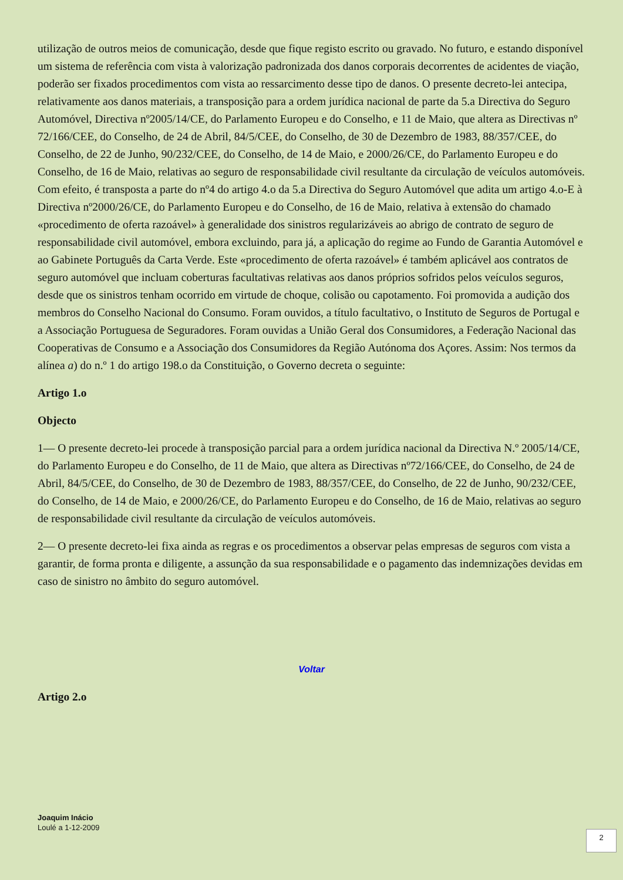utilização de outros meios de comunicação, desde que fique registo escrito ou gravado. No futuro, e estando disponível um sistema de referência com vista à valorização padronizada dos danos corporais decorrentes de acidentes de viação, poderão ser fixados procedimentos com vista ao ressarcimento desse tipo de danos. O presente decreto-lei antecipa, relativamente aos danos materiais, a transposição para a ordem jurídica nacional de parte da 5.a Directiva do Seguro Automóvel, Directiva nº2005/14/CE, do Parlamento Europeu e do Conselho, e 11 de Maio, que altera as Directivas nº 72/166/CEE, do Conselho, de 24 de Abril, 84/5/CEE, do Conselho, de 30 de Dezembro de 1983, 88/357/CEE, do Conselho, de 22 de Junho, 90/232/CEE, do Conselho, de 14 de Maio, e 2000/26/CE, do Parlamento Europeu e do Conselho, de 16 de Maio, relativas ao seguro de responsabilidade civil resultante da circulação de veículos automóveis. Com efeito, é transposta a parte do nº4 do artigo 4.o da 5.a Directiva do Seguro Automóvel que adita um artigo 4.o-E à Directiva nº2000/26/CE, do Parlamento Europeu e do Conselho, de 16 de Maio, relativa à extensão do chamado «procedimento de oferta razoável» à generalidade dos sinistros regularizáveis ao abrigo de contrato de seguro de responsabilidade civil automóvel, embora excluindo, para já, a aplicação do regime ao Fundo de Garantia Automóvel e ao Gabinete Português da Carta Verde. Este «procedimento de oferta razoável» é também aplicável aos contratos de seguro automóvel que incluam coberturas facultativas relativas aos danos próprios sofridos pelos veículos seguros, desde que os sinistros tenham ocorrido em virtude de choque, colisão ou capotamento. Foi promovida a audição dos membros do Conselho Nacional do Consumo. Foram ouvidos, a título facultativo, o Instituto de Seguros de Portugal e a Associação Portuguesa de Seguradores. Foram ouvidas a União Geral dos Consumidores, a Federação Nacional das Cooperativas de Consumo e a Associação dos Consumidores da Região Autónoma dos Açores. Assim: Nos termos da alínea a) do n.º 1 do artigo 198.o da Constituição, o Governo decreta o seguinte:
Artigo 1.o
Objecto
1— O presente decreto-lei procede à transposição parcial para a ordem jurídica nacional da Directiva N.º 2005/14/CE, do Parlamento Europeu e do Conselho, de 11 de Maio, que altera as Directivas nº72/166/CEE, do Conselho, de 24 de Abril, 84/5/CEE, do Conselho, de 30 de Dezembro de 1983, 88/357/CEE, do Conselho, de 22 de Junho, 90/232/CEE, do Conselho, de 14 de Maio, e 2000/26/CE, do Parlamento Europeu e do Conselho, de 16 de Maio, relativas ao seguro de responsabilidade civil resultante da circulação de veículos automóveis.
2— O presente decreto-lei fixa ainda as regras e os procedimentos a observar pelas empresas de seguros com vista a garantir, de forma pronta e diligente, a assunção da sua responsabilidade e o pagamento das indemnizações devidas em caso de sinistro no âmbito do seguro automóvel.
Voltar
Artigo 2.o
Joaquim Inácio
Loulé a 1-12-2009
2